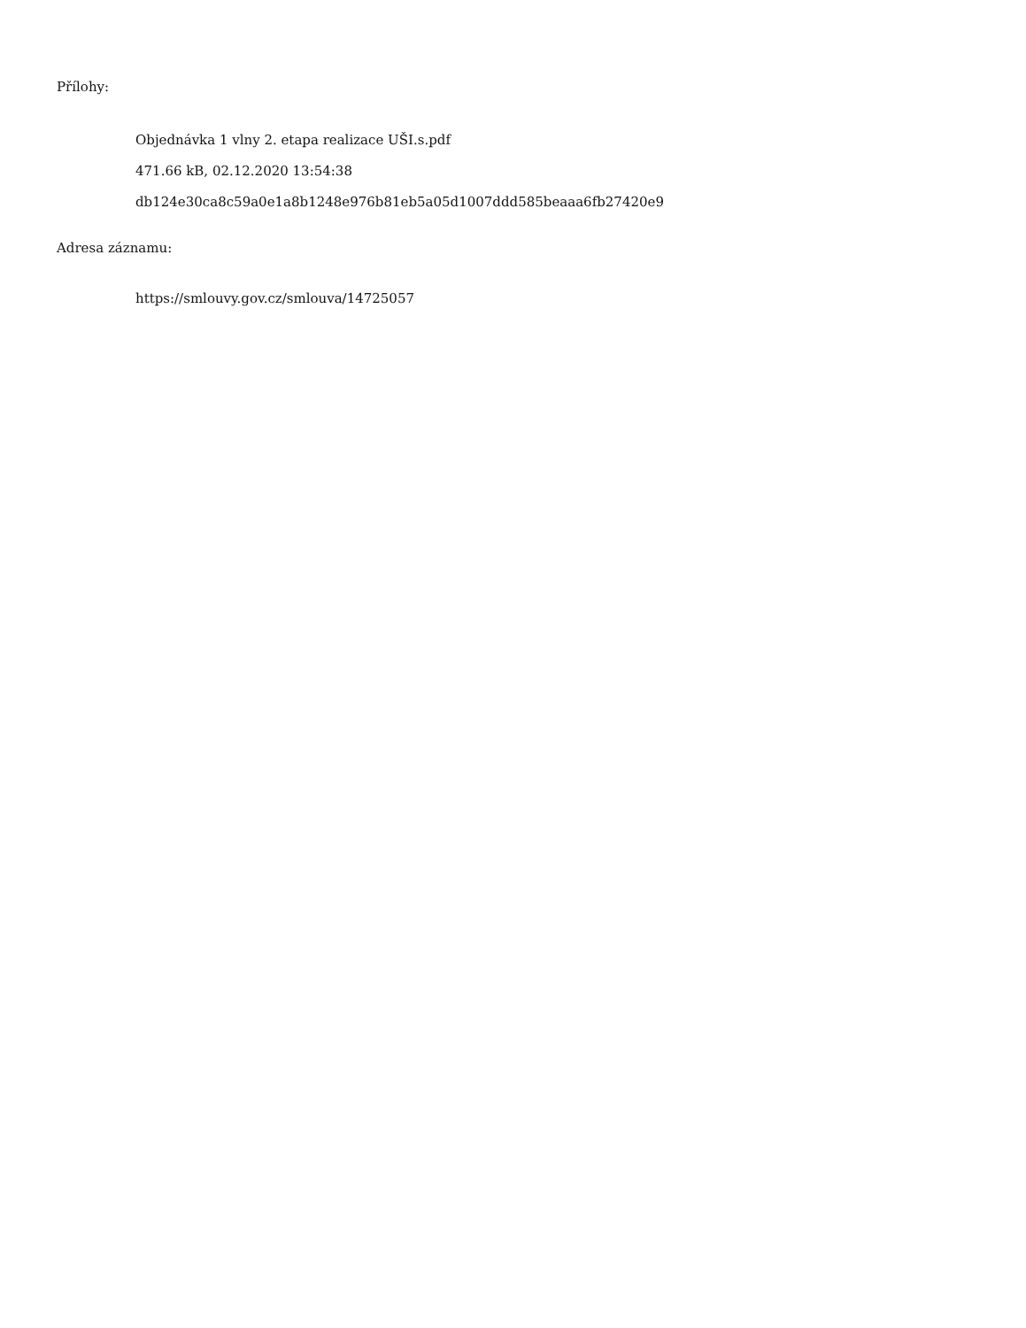Přílohy:
Objednávka 1 vlny 2. etapa realizace UŠI.s.pdf
471.66 kB, 02.12.2020 13:54:38
db124e30ca8c59a0e1a8b1248e976b81eb5a05d1007ddd585beaaa6fb27420e9
Adresa záznamu:
https://smlouvy.gov.cz/smlouva/14725057